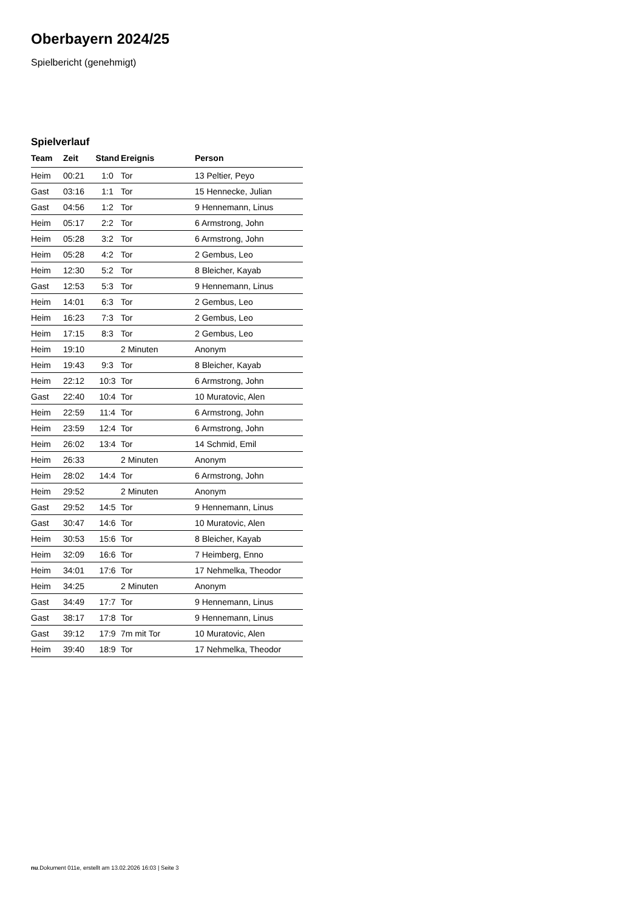Oberbayern 2024/25
Spielbericht (genehmigt)
Spielverlauf
| Team | Zeit | Stand | Ereignis | Person |
| --- | --- | --- | --- | --- |
| Heim | 00:21 | 1:0 | Tor | 13 Peltier, Peyo |
| Gast | 03:16 | 1:1 | Tor | 15 Hennecke, Julian |
| Gast | 04:56 | 1:2 | Tor | 9 Hennemann, Linus |
| Heim | 05:17 | 2:2 | Tor | 6 Armstrong, John |
| Heim | 05:28 | 3:2 | Tor | 6 Armstrong, John |
| Heim | 05:28 | 4:2 | Tor | 2 Gembus, Leo |
| Heim | 12:30 | 5:2 | Tor | 8 Bleicher, Kayab |
| Gast | 12:53 | 5:3 | Tor | 9 Hennemann, Linus |
| Heim | 14:01 | 6:3 | Tor | 2 Gembus, Leo |
| Heim | 16:23 | 7:3 | Tor | 2 Gembus, Leo |
| Heim | 17:15 | 8:3 | Tor | 2 Gembus, Leo |
| Heim | 19:10 | | 2 Minuten | Anonym |
| Heim | 19:43 | 9:3 | Tor | 8 Bleicher, Kayab |
| Heim | 22:12 | 10:3 | Tor | 6 Armstrong, John |
| Gast | 22:40 | 10:4 | Tor | 10 Muratovic, Alen |
| Heim | 22:59 | 11:4 | Tor | 6 Armstrong, John |
| Heim | 23:59 | 12:4 | Tor | 6 Armstrong, John |
| Heim | 26:02 | 13:4 | Tor | 14 Schmid, Emil |
| Heim | 26:33 | | 2 Minuten | Anonym |
| Heim | 28:02 | 14:4 | Tor | 6 Armstrong, John |
| Heim | 29:52 | | 2 Minuten | Anonym |
| Gast | 29:52 | 14:5 | Tor | 9 Hennemann, Linus |
| Gast | 30:47 | 14:6 | Tor | 10 Muratovic, Alen |
| Heim | 30:53 | 15:6 | Tor | 8 Bleicher, Kayab |
| Heim | 32:09 | 16:6 | Tor | 7 Heimberg, Enno |
| Heim | 34:01 | 17:6 | Tor | 17 Nehmelka, Theodor |
| Heim | 34:25 | | 2 Minuten | Anonym |
| Gast | 34:49 | 17:7 | Tor | 9 Hennemann, Linus |
| Gast | 38:17 | 17:8 | Tor | 9 Hennemann, Linus |
| Gast | 39:12 | 17:9 | 7m mit Tor | 10 Muratovic, Alen |
| Heim | 39:40 | 18:9 | Tor | 17 Nehmelka, Theodor |
nu.Dokument 011e, erstellt am 13.02.2026 16:03 | Seite 3